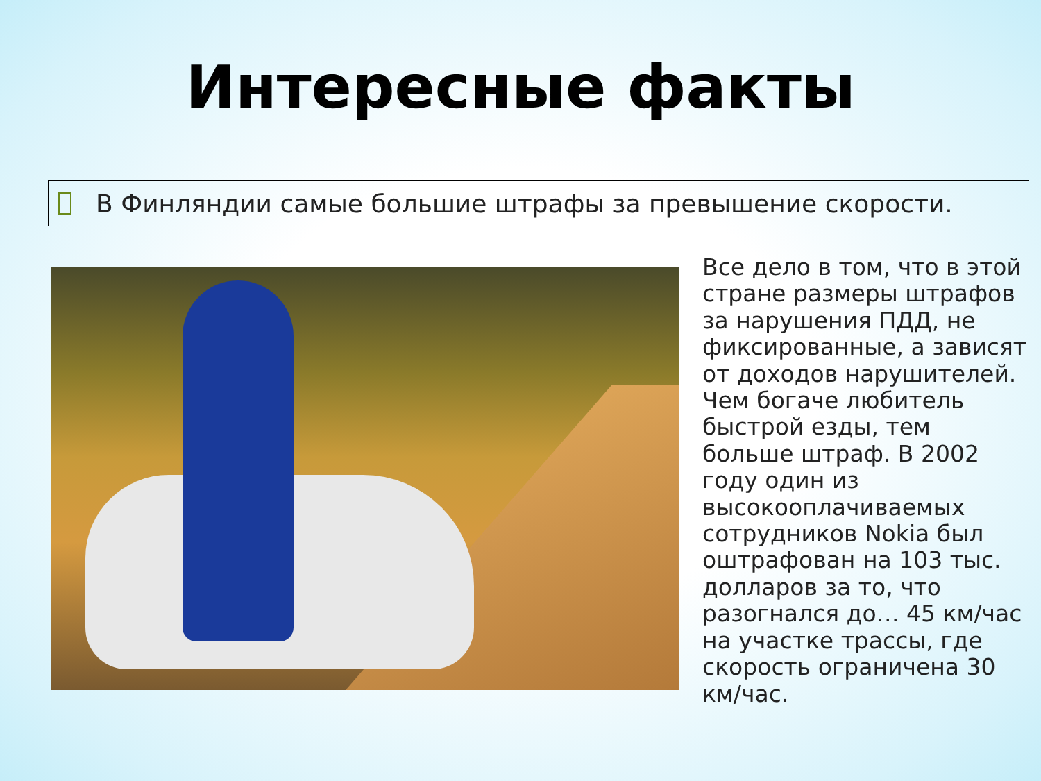Интересные факты
В Финляндии самые большие штрафы за превышение скорости.
Все дело в том, что в этой стране размеры штрафов за нарушения ПДД, не фиксированные, а зависят от доходов нарушителей. Чем богаче любитель быстрой езды, тем больше штраф. В 2002 году один из высокооплачиваемых сотрудников Nokia был оштрафован на 103 тыс. долларов за то, что разогнался до… 45 км/час на участке трассы, где скорость ограничена 30 км/час.